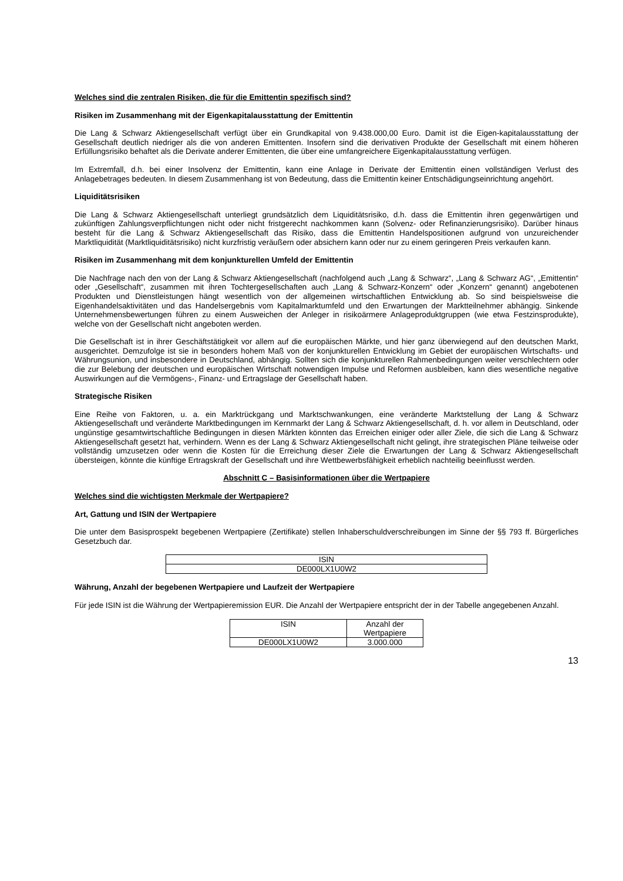Welches sind die zentralen Risiken, die für die Emittentin spezifisch sind?
Risiken im Zusammenhang mit der Eigenkapitalausstattung der Emittentin
Die Lang & Schwarz Aktiengesellschaft verfügt über ein Grundkapital von 9.438.000,00 Euro. Damit ist die Eigen-kapitalausstattung der Gesellschaft deutlich niedriger als die von anderen Emittenten. Insofern sind die derivativen Produkte der Gesellschaft mit einem höheren Erfüllungsrisiko behaftet als die Derivate anderer Emittenten, die über eine umfangreichere Eigenkapitalausstattung verfügen.
Im Extremfall, d.h. bei einer Insolvenz der Emittentin, kann eine Anlage in Derivate der Emittentin einen vollständigen Verlust des Anlagebetrages bedeuten. In diesem Zusammenhang ist von Bedeutung, dass die Emittentin keiner Entschädigungseinrichtung angehört.
Liquiditätsrisiken
Die Lang & Schwarz Aktiengesellschaft unterliegt grundsätzlich dem Liquiditätsrisiko, d.h. dass die Emittentin ihren gegenwärtigen und zukünftigen Zahlungsverpflichtungen nicht oder nicht fristgerecht nachkommen kann (Solvenz- oder Refinanzierungsrisiko). Darüber hinaus besteht für die Lang & Schwarz Aktiengesellschaft das Risiko, dass die Emittentin Handelspositionen aufgrund von unzureichender Marktliquidität (Marktliquiditätsrisiko) nicht kurzfristig veräußern oder absichern kann oder nur zu einem geringeren Preis verkaufen kann.
Risiken im Zusammenhang mit dem konjunkturellen Umfeld der Emittentin
Die Nachfrage nach den von der Lang & Schwarz Aktiengesellschaft (nachfolgend auch „Lang & Schwarz“, „Lang & Schwarz AG“, „Emittentin“ oder „Gesellschaft“, zusammen mit ihren Tochtergesellschaften auch „Lang & Schwarz-Konzern“ oder „Konzern“ genannt) angebotenen Produkten und Dienstleistungen hängt wesentlich von der allgemeinen wirtschaftlichen Entwicklung ab. So sind beispielsweise die Eigenhandelsaktivitäten und das Handelsergebnis vom Kapitalmarktumfeld und den Erwartungen der Marktteilnehmer abhängig. Sinkende Unternehmensbewertungen führen zu einem Ausweichen der Anleger in risikoärmere Anlageproduktgruppen (wie etwa Festzinsprodukte), welche von der Gesellschaft nicht angeboten werden.
Die Gesellschaft ist in ihrer Geschäftstätigkeit vor allem auf die europäischen Märkte, und hier ganz überwiegend auf den deutschen Markt, ausgerichtet. Demzufolge ist sie in besonders hohem Maß von der konjunkturellen Entwicklung im Gebiet der europäischen Wirtschafts- und Währungsunion, und insbesondere in Deutschland, abhängig. Sollten sich die konjunkturellen Rahmenbedingungen weiter verschlechtern oder die zur Belebung der deutschen und europäischen Wirtschaft notwendigen Impulse und Reformen ausbleiben, kann dies wesentliche negative Auswirkungen auf die Vermögens-, Finanz- und Ertragslage der Gesellschaft haben.
Strategische Risiken
Eine Reihe von Faktoren, u. a. ein Marktrückgang und Marktschwankungen, eine veränderte Marktstellung der Lang & Schwarz Aktiengesellschaft und veränderte Marktbedingungen im Kernmarkt der Lang & Schwarz Aktiengesellschaft, d. h. vor allem in Deutschland, oder ungünstige gesamtwirtschaftliche Bedingungen in diesen Märkten könnten das Erreichen einiger oder aller Ziele, die sich die Lang & Schwarz Aktiengesellschaft gesetzt hat, verhindern. Wenn es der Lang & Schwarz Aktiengesellschaft nicht gelingt, ihre strategischen Pläne teilweise oder vollständig umzusetzen oder wenn die Kosten für die Erreichung dieser Ziele die Erwartungen der Lang & Schwarz Aktiengesellschaft übersteigen, könnte die künftige Ertragskraft der Gesellschaft und ihre Wettbewerbsfähigkeit erheblich nachteilig beeinflusst werden.
Abschnitt C – Basisinformationen über die Wertpapiere
Welches sind die wichtigsten Merkmale der Wertpapiere?
Art, Gattung und ISIN der Wertpapiere
Die unter dem Basisprospekt begebenen Wertpapiere (Zertifikate) stellen Inhaberschuldverschreibungen im Sinne der §§ 793 ff. Bürgerliches Gesetzbuch dar.
| ISIN |
| DE000LX1U0W2 |
Währung, Anzahl der begebenen Wertpapiere und Laufzeit der Wertpapiere
Für jede ISIN ist die Währung der Wertpapieremission EUR. Die Anzahl der Wertpapiere entspricht der in der Tabelle angegebenen Anzahl.
| ISIN | Anzahl der Wertpapiere |
| DE000LX1U0W2 | 3.000.000 |
13